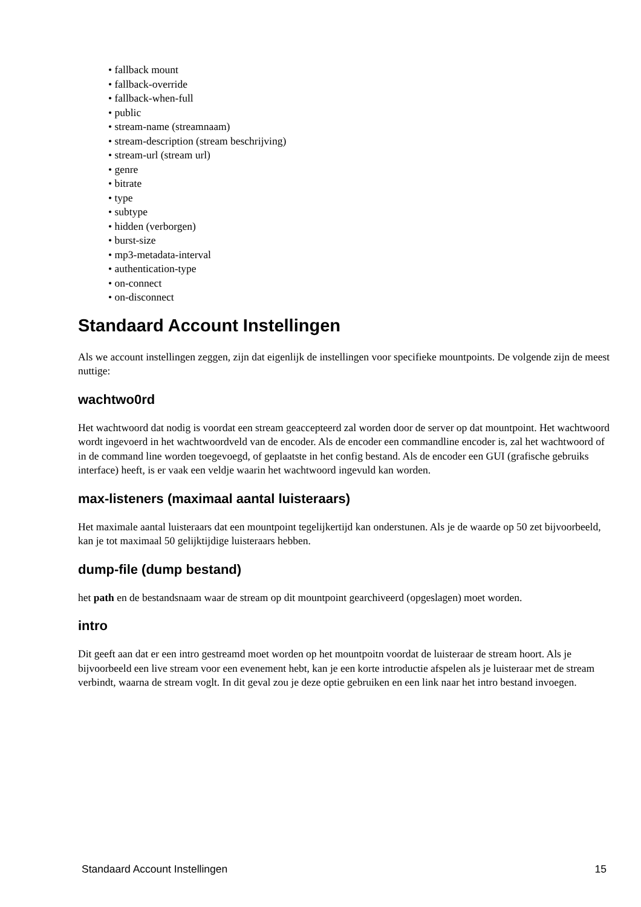• fallback mount
• fallback-override
• fallback-when-full
• public
• stream-name (streamnaam)
• stream-description (stream beschrijving)
• stream-url (stream url)
• genre
• bitrate
• type
• subtype
• hidden (verborgen)
• burst-size
• mp3-metadata-interval
• authentication-type
• on-connect
• on-disconnect
Standaard Account Instellingen
Als we account instellingen zeggen, zijn dat eigenlijk de instellingen voor specifieke mountpoints. De volgende zijn de meest nuttige:
wachtwo0rd
Het wachtwoord dat nodig is voordat een stream geaccepteerd zal worden door de server op dat mountpoint. Het wachtwoord wordt ingevoerd in het wachtwoordveld van de encoder. Als de encoder een commandline encoder is, zal het wachtwoord of in de command line worden toegevoegd, of geplaatste in het config bestand. Als de encoder een GUI (grafische gebruiks interface) heeft, is er vaak een veldje waarin het wachtwoord ingevuld kan worden.
max-listeners (maximaal aantal luisteraars)
Het maximale aantal luisteraars dat een mountpoint tegelijkertijd kan onderstunen. Als je de waarde op 50 zet bijvoorbeeld, kan je tot maximaal 50 gelijktijdige luisteraars hebben.
dump-file (dump bestand)
het path en de bestandsnaam waar de stream op dit mountpoint gearchiveerd (opgeslagen) moet worden.
intro
Dit geeft aan dat er een intro gestreamd moet worden op het mountpoitn voordat de luisteraar de stream hoort. Als je bijvoorbeeld een live stream voor een evenement hebt, kan je een korte introductie afspelen als je luisteraar met de stream verbindt, waarna de stream voglt. In dit geval zou je deze optie gebruiken en een link naar het intro bestand invoegen.
Standaard Account Instellingen 15